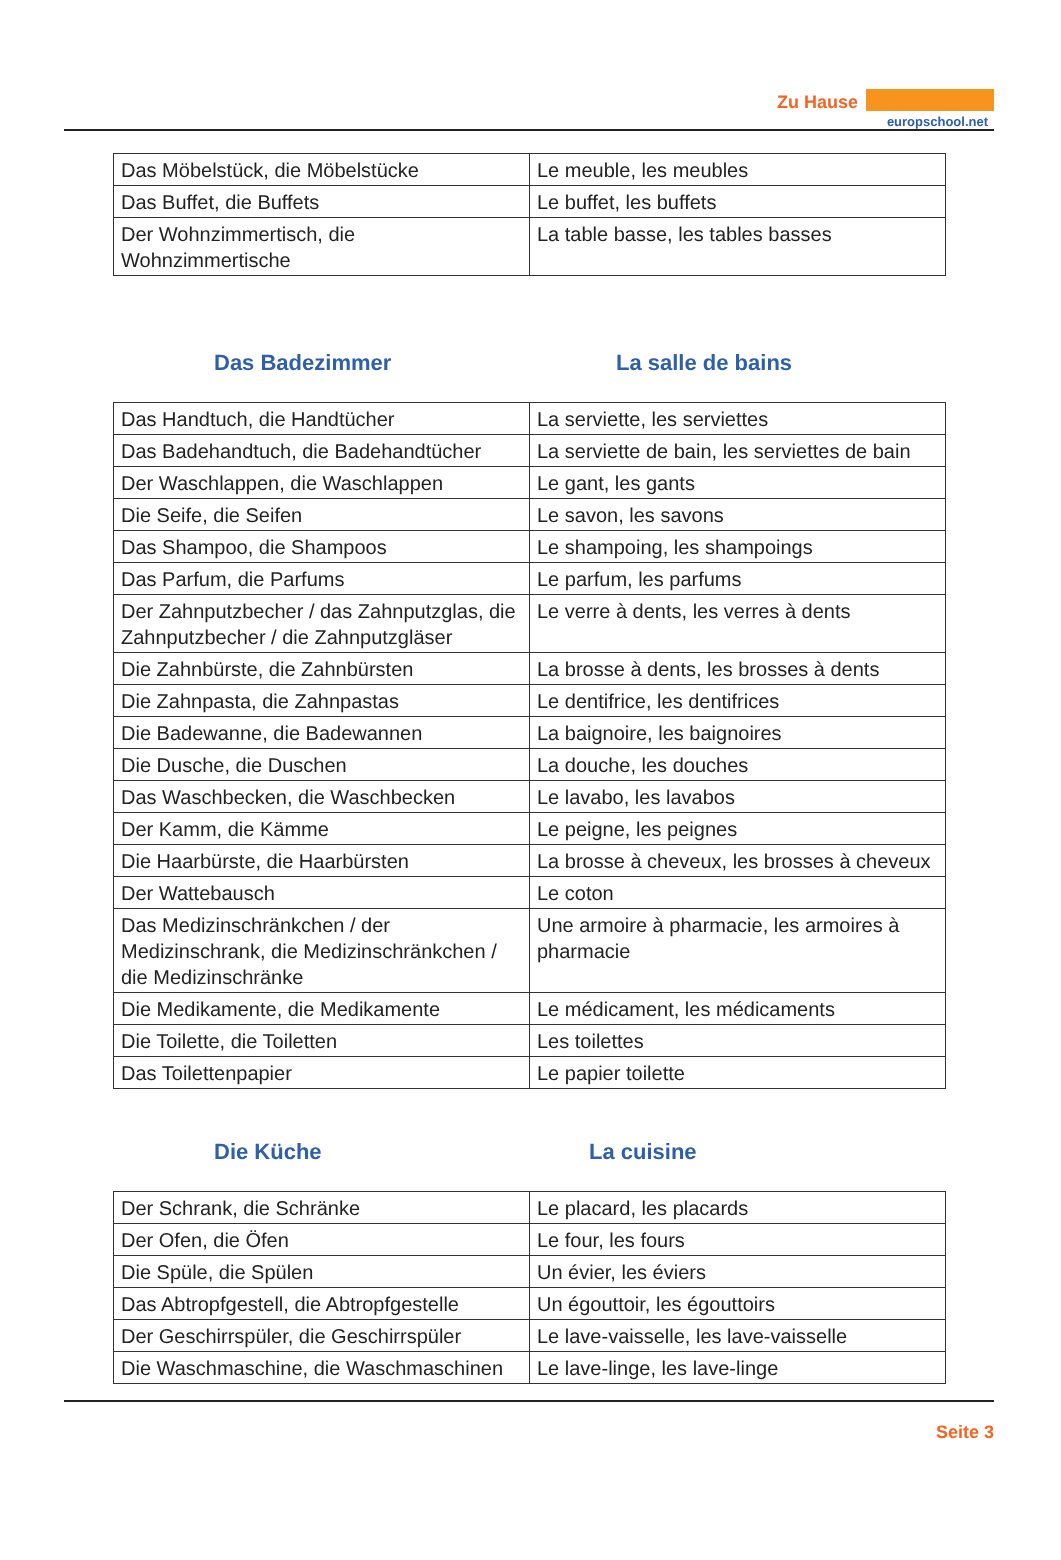Zu Hause
europschool.net
| Das Möbelstück, die Möbelstücke | Le meuble, les meubles |
| Das Buffet, die Buffets | Le buffet, les buffets |
| Der Wohnzimmertisch, die Wohnzimmertische | La table basse, les tables basses |
Das Badezimmer La salle de bains
| Das Handtuch, die Handtücher | La serviette, les serviettes |
| Das Badehandtuch, die Badehandtücher | La serviette de bain, les serviettes de bain |
| Der Waschlappen, die Waschlappen | Le gant, les gants |
| Die Seife, die Seifen | Le savon, les savons |
| Das Shampoo, die Shampoos | Le shampoing, les shampoings |
| Das Parfum, die Parfums | Le parfum, les parfums |
| Der Zahnputzbecher / das Zahnputzglas, die Zahnputzbecher / die Zahnputzgläser | Le verre à dents, les verres à dents |
| Die Zahnbürste, die Zahnbürsten | La brosse à dents, les brosses à dents |
| Die Zahnpasta, die Zahnpastas | Le dentifrice, les dentifrices |
| Die Badewanne, die Badewannen | La baignoire, les baignoires |
| Die Dusche, die Duschen | La douche, les douches |
| Das Waschbecken, die Waschbecken | Le lavabo, les lavabos |
| Der Kamm, die Kämme | Le peigne, les peignes |
| Die Haarbürste, die Haarbürsten | La brosse à cheveux, les brosses à cheveux |
| Der Wattebausch | Le coton |
| Das Medizinschränkchen / der Medizinschrank, die Medizinschränkchen / die Medizinschränke | Une armoire à pharmacie, les armoires à pharmacie |
| Die Medikamente, die Medikamente | Le médicament, les médicaments |
| Die Toilette, die Toiletten | Les toilettes |
| Das Toilettenpapier | Le papier toilette |
Die Küche La cuisine
| Der Schrank, die Schränke | Le placard, les placards |
| Der Ofen, die Öfen | Le four, les fours |
| Die Spüle, die Spülen | Un évier, les éviers |
| Das Abtropfgestell, die Abtropfgestelle | Un égouttoir, les égouttoirs |
| Der Geschirrspüler, die Geschirrspüler | Le lave-vaisselle, les lave-vaisselle |
| Die Waschmaschine, die Waschmaschinen | Le lave-linge, les lave-linge |
Seite 3